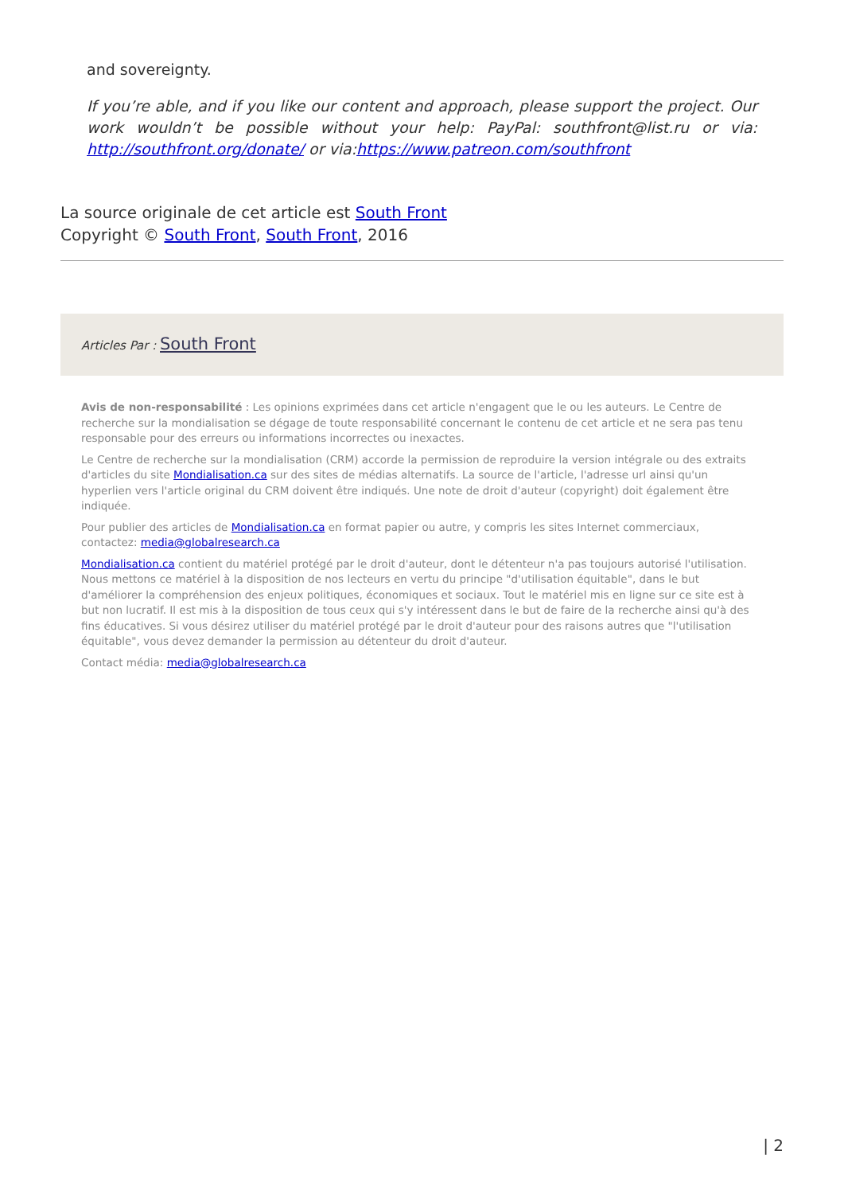and sovereignty.
If you’re able, and if you like our content and approach, please support the project. Our work wouldn’t be possible without your help: PayPal: southfront@list.ru or via: http://southfront.org/donate/ or via:https://www.patreon.com/southfront
La source originale de cet article est South Front
Copyright © South Front, South Front, 2016
Articles Par : South Front
Avis de non-responsabilité : Les opinions exprimées dans cet article n'engagent que le ou les auteurs. Le Centre de recherche sur la mondialisation se dégage de toute responsabilité concernant le contenu de cet article et ne sera pas tenu responsable pour des erreurs ou informations incorrectes ou inexactes.
Le Centre de recherche sur la mondialisation (CRM) accorde la permission de reproduire la version intégrale ou des extraits d'articles du site Mondialisation.ca sur des sites de médias alternatifs. La source de l'article, l'adresse url ainsi qu'un hyperlien vers l'article original du CRM doivent être indiqués. Une note de droit d'auteur (copyright) doit également être indiquée.
Pour publier des articles de Mondialisation.ca en format papier ou autre, y compris les sites Internet commerciaux, contactez: media@globalresearch.ca
Mondialisation.ca contient du matériel protégé par le droit d'auteur, dont le détenteur n'a pas toujours autorisé l'utilisation. Nous mettons ce matériel à la disposition de nos lecteurs en vertu du principe "d'utilisation équitable", dans le but d'améliorer la compréhension des enjeux politiques, économiques et sociaux. Tout le matériel mis en ligne sur ce site est à but non lucratif. Il est mis à la disposition de tous ceux qui s'y intéressent dans le but de faire de la recherche ainsi qu'à des fins éducatives. Si vous désirez utiliser du matériel protégé par le droit d'auteur pour des raisons autres que "l'utilisation équitable", vous devez demander la permission au détenteur du droit d'auteur.
Contact média: media@globalresearch.ca
| 2